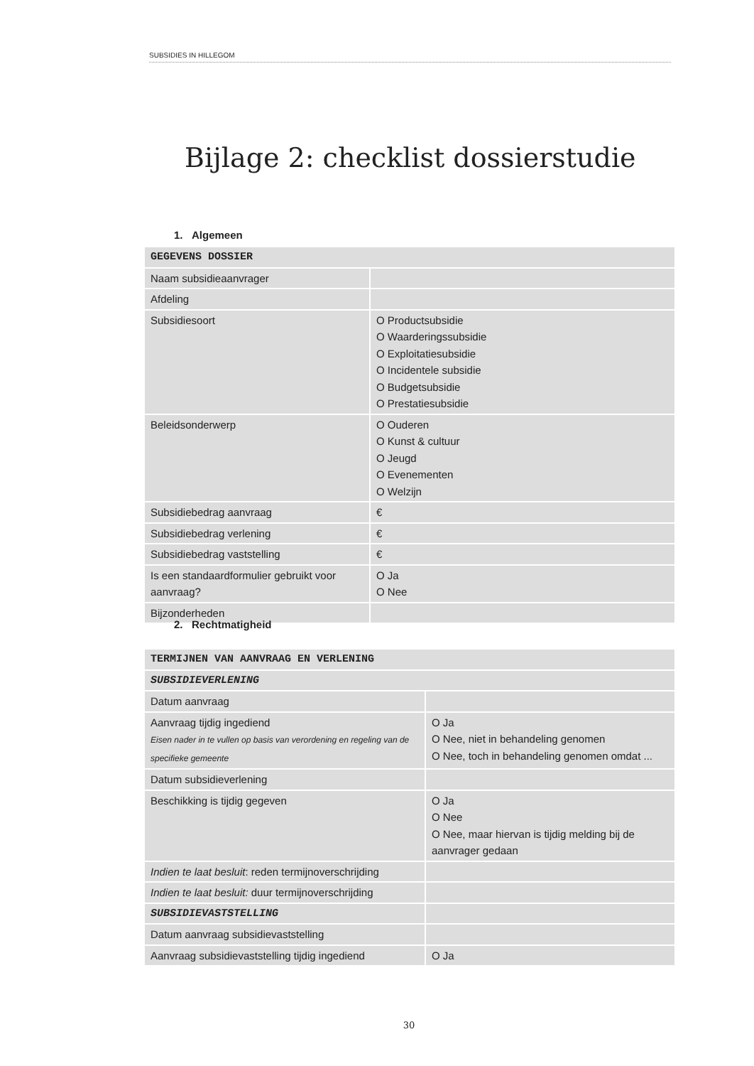SUBSIDIES IN HILLEGOM
Bijlage 2: checklist dossierstudie
1. Algemeen
| GEGEVENS DOSSIER | |
| Naam subsidieaanvrager | |
| Afdeling | |
| Subsidiesoort | O Productsubsidie O Waarderingssubsidie O Exploitatiesubsidie O Incidentele subsidie O Budgetsubsidie O Prestatiesubsidie |
| Beleidsonderwerp | O Ouderen O Kunst & cultuur O Jeugd O Evenementen O Welzijn |
| Subsidiebedrag aanvraag | € |
| Subsidiebedrag verlening | € |
| Subsidiebedrag vaststelling | € |
| Is een standaardformulier gebruikt voor aanvraag? | O Ja O Nee |
| Bijzonderheden | |
2. Rechtmatigheid
| TERMIJNEN VAN AANVRAAG EN VERLENING | |
| SUBSIDIEVERLENING | |
| Datum aanvraag | |
| Aanvraag tijdig ingediend Eisen nader in te vullen op basis van verordening en regeling van de specifieke gemeente | O Ja O Nee, niet in behandeling genomen O Nee, toch in behandeling genomen omdat ... |
| Datum subsidieverlening | |
| Beschikking is tijdig gegeven | O Ja O Nee O Nee, maar hiervan is tijdig melding bij de aanvrager gedaan |
| Indien te laat besluit : reden termijnoverschrijding | |
| Indien te laat besluit: duur termijnoverschrijding | |
| SUBSIDIEVASTSTELLING | |
| Datum aanvraag subsidievaststelling | |
| Aanvraag subsidievaststelling tijdig ingediend | O Ja |
30